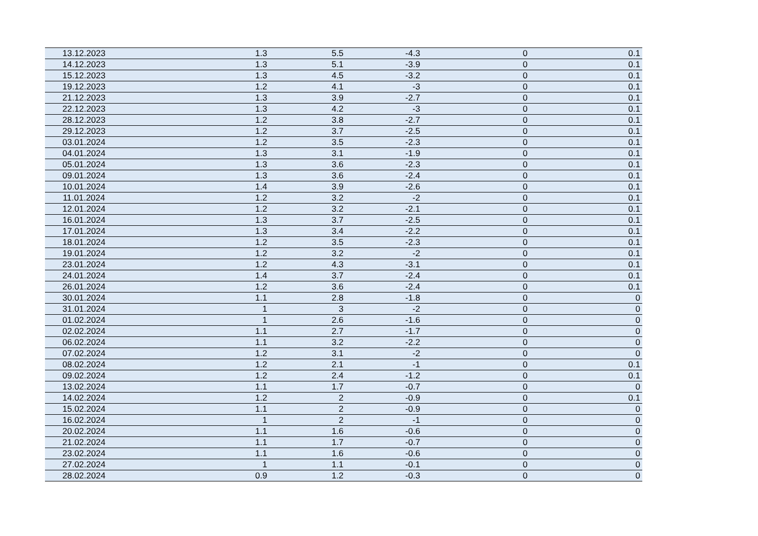| 13.12.2023 | 1.3 | 5.5 | -4.3 | 0 | 0.1 |
| 14.12.2023 | 1.3 | 5.1 | -3.9 | 0 | 0.1 |
| 15.12.2023 | 1.3 | 4.5 | -3.2 | 0 | 0.1 |
| 19.12.2023 | 1.2 | 4.1 | -3 | 0 | 0.1 |
| 21.12.2023 | 1.3 | 3.9 | -2.7 | 0 | 0.1 |
| 22.12.2023 | 1.3 | 4.2 | -3 | 0 | 0.1 |
| 28.12.2023 | 1.2 | 3.8 | -2.7 | 0 | 0.1 |
| 29.12.2023 | 1.2 | 3.7 | -2.5 | 0 | 0.1 |
| 03.01.2024 | 1.2 | 3.5 | -2.3 | 0 | 0.1 |
| 04.01.2024 | 1.3 | 3.1 | -1.9 | 0 | 0.1 |
| 05.01.2024 | 1.3 | 3.6 | -2.3 | 0 | 0.1 |
| 09.01.2024 | 1.3 | 3.6 | -2.4 | 0 | 0.1 |
| 10.01.2024 | 1.4 | 3.9 | -2.6 | 0 | 0.1 |
| 11.01.2024 | 1.2 | 3.2 | -2 | 0 | 0.1 |
| 12.01.2024 | 1.2 | 3.2 | -2.1 | 0 | 0.1 |
| 16.01.2024 | 1.3 | 3.7 | -2.5 | 0 | 0.1 |
| 17.01.2024 | 1.3 | 3.4 | -2.2 | 0 | 0.1 |
| 18.01.2024 | 1.2 | 3.5 | -2.3 | 0 | 0.1 |
| 19.01.2024 | 1.2 | 3.2 | -2 | 0 | 0.1 |
| 23.01.2024 | 1.2 | 4.3 | -3.1 | 0 | 0.1 |
| 24.01.2024 | 1.4 | 3.7 | -2.4 | 0 | 0.1 |
| 26.01.2024 | 1.2 | 3.6 | -2.4 | 0 | 0.1 |
| 30.01.2024 | 1.1 | 2.8 | -1.8 | 0 | 0 |
| 31.01.2024 | 1 | 3 | -2 | 0 | 0 |
| 01.02.2024 | 1 | 2.6 | -1.6 | 0 | 0 |
| 02.02.2024 | 1.1 | 2.7 | -1.7 | 0 | 0 |
| 06.02.2024 | 1.1 | 3.2 | -2.2 | 0 | 0 |
| 07.02.2024 | 1.2 | 3.1 | -2 | 0 | 0 |
| 08.02.2024 | 1.2 | 2.1 | -1 | 0 | 0.1 |
| 09.02.2024 | 1.2 | 2.4 | -1.2 | 0 | 0.1 |
| 13.02.2024 | 1.1 | 1.7 | -0.7 | 0 | 0 |
| 14.02.2024 | 1.2 | 2 | -0.9 | 0 | 0.1 |
| 15.02.2024 | 1.1 | 2 | -0.9 | 0 | 0 |
| 16.02.2024 | 1 | 2 | -1 | 0 | 0 |
| 20.02.2024 | 1.1 | 1.6 | -0.6 | 0 | 0 |
| 21.02.2024 | 1.1 | 1.7 | -0.7 | 0 | 0 |
| 23.02.2024 | 1.1 | 1.6 | -0.6 | 0 | 0 |
| 27.02.2024 | 1 | 1.1 | -0.1 | 0 | 0 |
| 28.02.2024 | 0.9 | 1.2 | -0.3 | 0 | 0 |